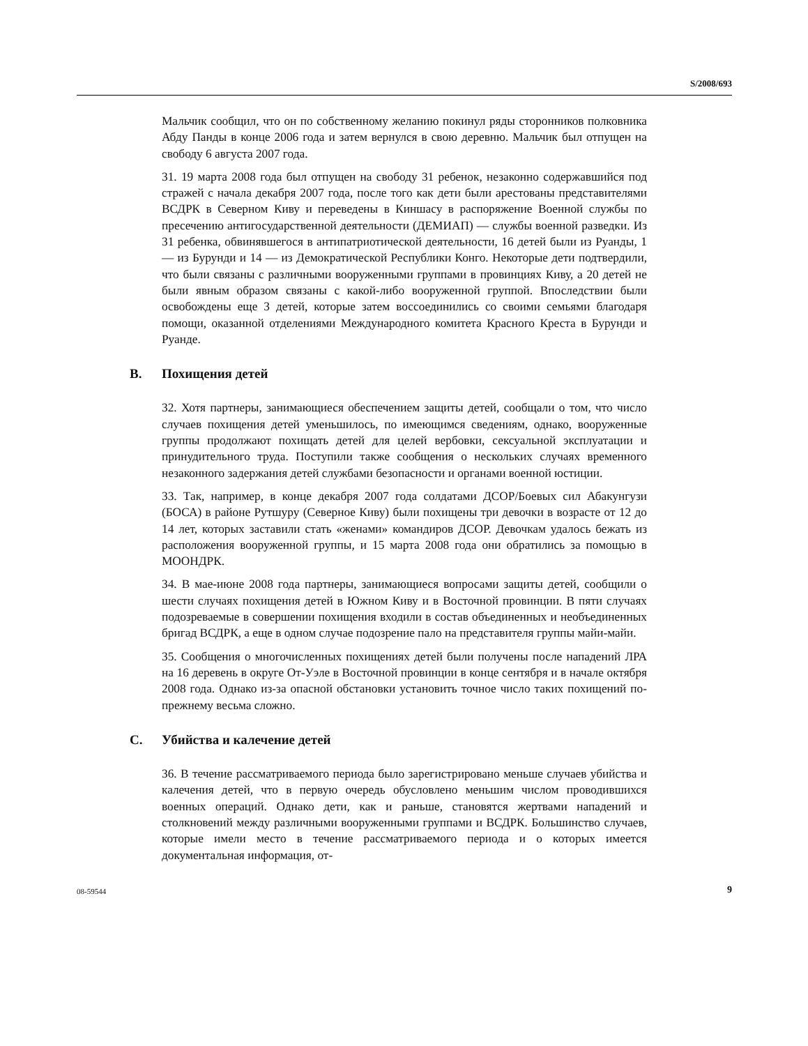S/2008/693
Мальчик сообщил, что он по собственному желанию покинул ряды сторонников полковника Абду Панды в конце 2006 года и затем вернулся в свою деревню. Мальчик был отпущен на свободу 6 августа 2007 года.
31. 19 марта 2008 года был отпущен на свободу 31 ребенок, незаконно содержавшийся под стражей с начала декабря 2007 года, после того как дети были арестованы представителями ВСДРК в Северном Киву и переведены в Киншасу в распоряжение Военной службы по пресечению антигосударственной деятельности (ДЕМИАП) — службы военной разведки. Из 31 ребенка, обвинявшегося в антипатриотической деятельности, 16 детей были из Руанды, 1 — из Бурунди и 14 — из Демократической Республики Конго. Некоторые дети подтвердили, что были связаны с различными вооруженными группами в провинциях Киву, а 20 детей не были явным образом связаны с какой-либо вооруженной группой. Впоследствии были освобождены еще 3 детей, которые затем воссоединились со своими семьями благодаря помощи, оказанной отделениями Международного комитета Красного Креста в Бурунди и Руанде.
B. Похищения детей
32. Хотя партнеры, занимающиеся обеспечением защиты детей, сообщали о том, что число случаев похищения детей уменьшилось, по имеющимся сведениям, однако, вооруженные группы продолжают похищать детей для целей вербовки, сексуальной эксплуатации и принудительного труда. Поступили также сообщения о нескольких случаях временного незаконного задержания детей службами безопасности и органами военной юстиции.
33. Так, например, в конце декабря 2007 года солдатами ДСОР/Боевых сил Абакунгузи (БОСА) в районе Рутшуру (Северное Киву) были похищены три девочки в возрасте от 12 до 14 лет, которых заставили стать «женами» командиров ДСОР. Девочкам удалось бежать из расположения вооруженной группы, и 15 марта 2008 года они обратились за помощью в МООНДРК.
34. В мае-июне 2008 года партнеры, занимающиеся вопросами защиты детей, сообщили о шести случаях похищения детей в Южном Киву и в Восточной провинции. В пяти случаях подозреваемые в совершении похищения входили в состав объединенных и необъединенных бригад ВСДРК, а еще в одном случае подозрение пало на представителя группы майи-майи.
35. Сообщения о многочисленных похищениях детей были получены после нападений ЛРА на 16 деревень в округе От-Уэле в Восточной провинции в конце сентября и в начале октября 2008 года. Однако из-за опасной обстановки установить точное число таких похищений по-прежнему весьма сложно.
C. Убийства и калечение детей
36. В течение рассматриваемого периода было зарегистрировано меньше случаев убийства и калечения детей, что в первую очередь обусловлено меньшим числом проводившихся военных операций. Однако дети, как и раньше, становятся жертвами нападений и столкновений между различными вооруженными группами и ВСДРК. Большинство случаев, которые имели место в течение рассматриваемого периода и о которых имеется документальная информация, от-
08-59544 9